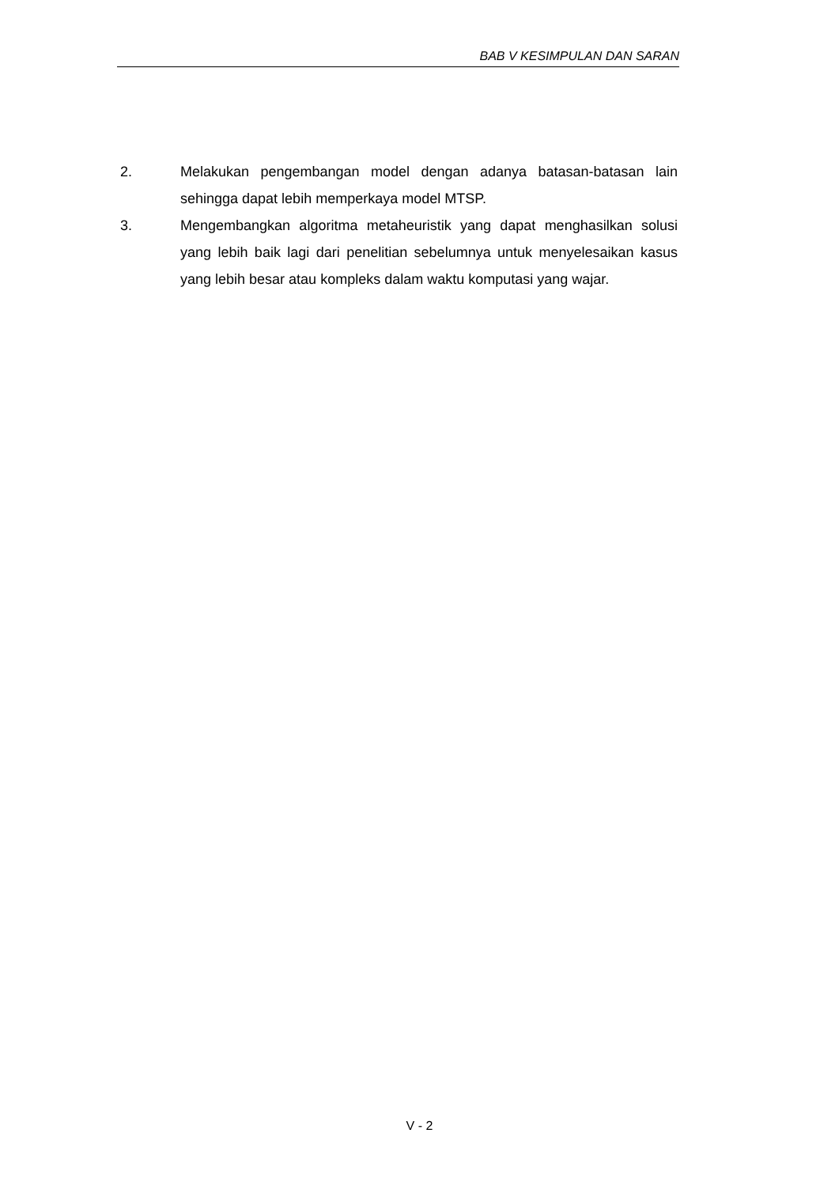BAB V KESIMPULAN DAN SARAN
2. Melakukan pengembangan model dengan adanya batasan-batasan lain sehingga dapat lebih memperkaya model MTSP.
3. Mengembangkan algoritma metaheuristik yang dapat menghasilkan solusi yang lebih baik lagi dari penelitian sebelumnya untuk menyelesaikan kasus yang lebih besar atau kompleks dalam waktu komputasi yang wajar.
V - 2